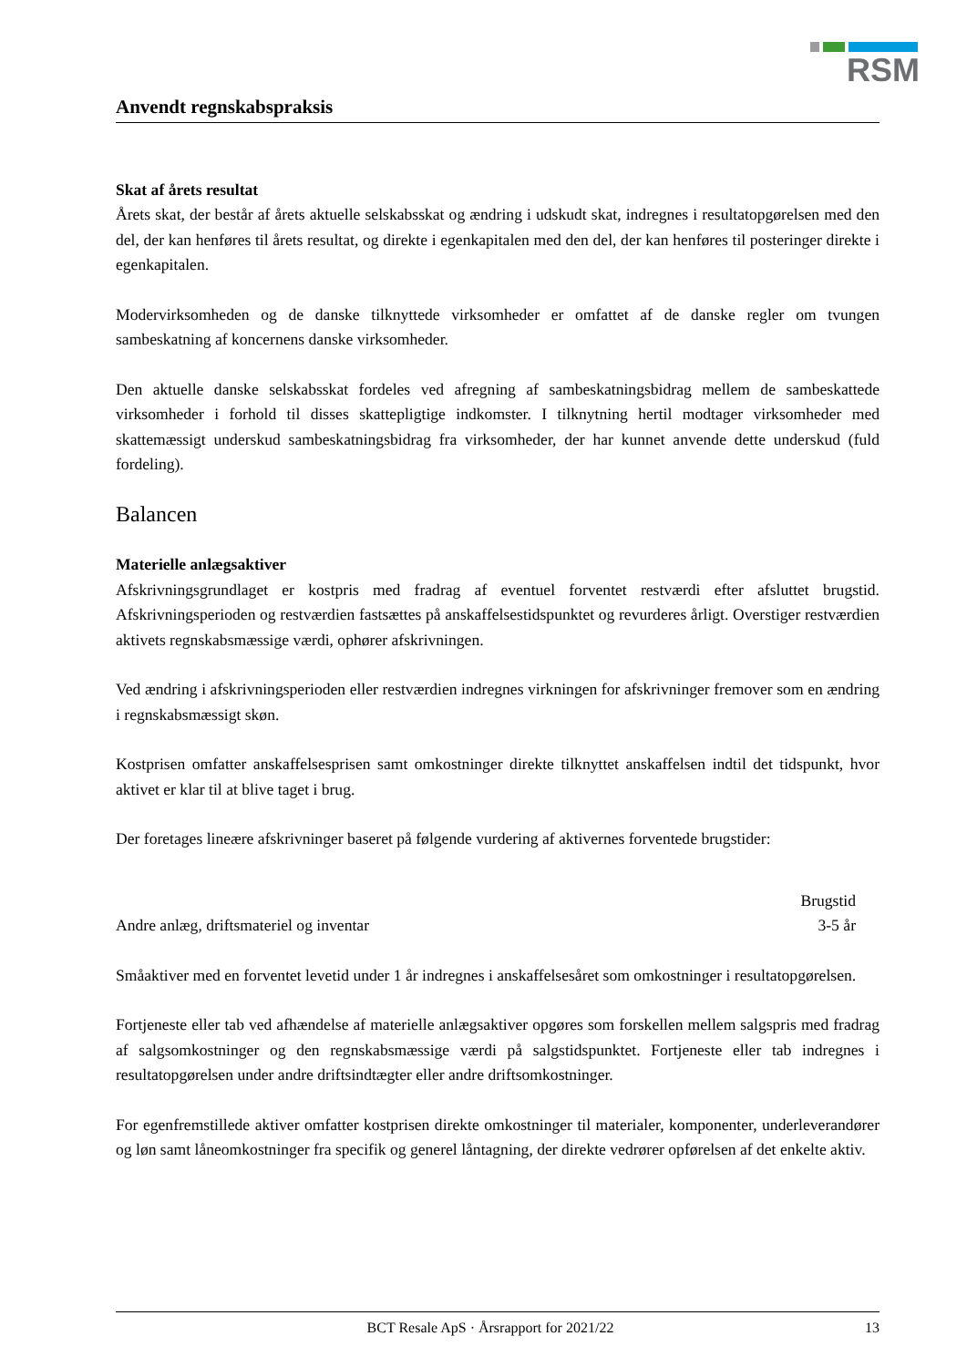RSM
Anvendt regnskabspraksis
Skat af årets resultat
Årets skat, der består af årets aktuelle selskabsskat og ændring i udskudt skat, indregnes i resultatopgørelsen med den del, der kan henføres til årets resultat, og direkte i egenkapitalen med den del, der kan henføres til posteringer direkte i egenkapitalen.
Modervirksomheden og de danske tilknyttede virksomheder er omfattet af de danske regler om tvungen sambeskatning af koncernens danske virksomheder.
Den aktuelle danske selskabsskat fordeles ved afregning af sambeskatningsbidrag mellem de sambeskattede virksomheder i forhold til disses skattepligtige indkomster. I tilknytning hertil modtager virksomheder med skattemæssigt underskud sambeskatningsbidrag fra virksomheder, der har kunnet anvende dette underskud (fuld fordeling).
Balancen
Materielle anlægsaktiver
Afskrivningsgrundlaget er kostpris med fradrag af eventuel forventet restværdi efter afsluttet brugstid. Afskrivningsperioden og restværdien fastsættes på anskaffelsestidspunktet og revurderes årligt. Overstiger restværdien aktivets regnskabsmæssige værdi, ophører afskrivningen.
Ved ændring i afskrivningsperioden eller restværdien indregnes virkningen for afskrivninger fremover som en ændring i regnskabsmæssigt skøn.
Kostprisen omfatter anskaffelsesprisen samt omkostninger direkte tilknyttet anskaffelsen indtil det tidspunkt, hvor aktivet er klar til at blive taget i brug.
Der foretages lineære afskrivninger baseret på følgende vurdering af aktivernes forventede brugstider:
| | Brugstid |
| --- | --- |
| Andre anlæg, driftsmateriel og inventar | 3-5 år |
Småaktiver med en forventet levetid under 1 år indregnes i anskaffelsesåret som omkostninger i resultatopgørelsen.
Fortjeneste eller tab ved afhændelse af materielle anlægsaktiver opgøres som forskellen mellem salgspris med fradrag af salgsomkostninger og den regnskabsmæssige værdi på salgstidspunktet. Fortjeneste eller tab indregnes i resultatopgørelsen under andre driftsindtægter eller andre driftsomkostninger.
For egenfremstillede aktiver omfatter kostprisen direkte omkostninger til materialer, komponenter, underleverandører og løn samt låneomkostninger fra specifik og generel låntagning, der direkte vedrører opførelsen af det enkelte aktiv.
BCT Resale ApS · Årsrapport for 2021/22 13